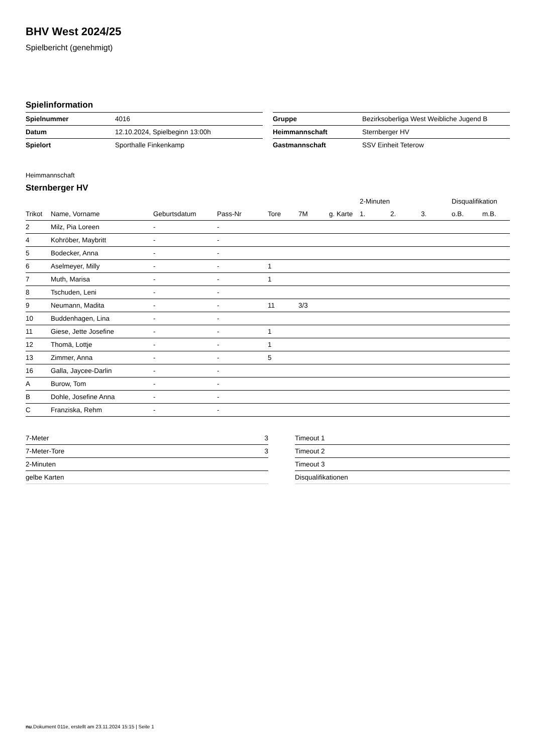BHV West 2024/25
Spielbericht (genehmigt)
Spielinformation
| Spielnummer | 4016 |
| Datum | 12.10.2024, Spielbeginn 13:00h |
| Spielort | Sporthalle Finkenkamp |
| Gruppe | Bezirksoberliga West Weibliche Jugend B |
| Heimmannschaft | Sternberger HV |
| Gastmannschaft | SSV Einheit Teterow |
Heimmannschaft
Sternberger HV
| | | | | | | | 2-Minuten | | | Disqualifikation | |
| --- | --- | --- | --- | --- | --- | --- | --- | --- | --- | --- | --- |
| Trikot | Name, Vorname | Geburtsdatum | Pass-Nr | Tore | 7M | g. Karte | 1. | 2. | 3. | o.B. | m.B. |
| 2 | Milz, Pia Loreen | - | - | | | | | | | | |
| 4 | Kohröber, Maybritt | - | - | | | | | | | | |
| 5 | Bodecker, Anna | - | - | | | | | | | | |
| 6 | Aselmeyer, Milly | - | - | 1 | | | | | | | |
| 7 | Muth, Marisa | - | - | 1 | | | | | | | |
| 8 | Tschuden, Leni | - | - | | | | | | | | |
| 9 | Neumann, Madita | - | - | 11 | 3/3 | | | | | | |
| 10 | Buddenhagen, Lina | - | - | | | | | | | | |
| 11 | Giese, Jette Josefine | - | - | 1 | | | | | | | |
| 12 | Thomä, Lottje | - | - | 1 | | | | | | | |
| 13 | Zimmer, Anna | - | - | 5 | | | | | | | |
| 16 | Galla, Jaycee-Darlin | - | - | | | | | | | | |
| A | Burow, Tom | - | - | | | | | | | | |
| B | Dohle, Josefine Anna | - | - | | | | | | | | |
| C | Franziska, Rehm | - | - | | | | | | | | |
| 7-Meter | 3 |
| 7-Meter-Tore | 3 |
| 2-Minuten | |
| gelbe Karten | |
| Timeout 1 |
| Timeout 2 |
| Timeout 3 |
| Disqualifikationen |
nu.Dokument 011e, erstellt am 23.11.2024 15:15 | Seite 1